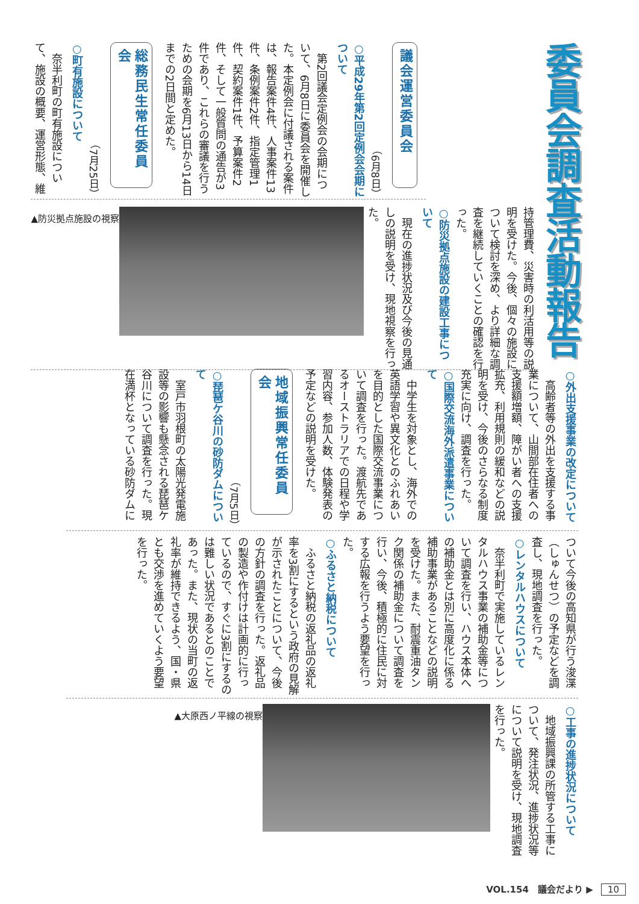委員会調査活動報告
議会運営委員会
（6月8日）
○平成29年第2回定例会会期について
第2回議会定例会の会期について、6月8日に委員会を開催した。本定例会に付議される案件は、報告案件4件、人事案件13件、条例案件2件、指定管理1件、契約案件1件、予算案件2件、そして一般質問の通告が3件であり、これらの審議を行うための会期を6月13日から14日までの2日間と定めた。
総務民生常任委員会
（7月25日）
○町有施設について
奈半利町の町有施設について、施設の概要、運営形態、維
持管理費、災害時の利活用等の説明を受けた。今後、個々の施設について検討を深め、より詳細な調査を継続していくことの確認を行った。
○防災拠点施設の建設工事について
現在の進捗状況及び今後の見通しの説明を受け、現地視察を行った。
▲防災拠点施設の視察
○外出支援事業の改定について
高齢者等の外出を支援する事業について、山間部在住者への支援額増額、障がい者への支援拡充、利用規則の緩和などの説明を受け、今後のさらなる制度充実に向け、調査を行った。
○国際交流海外派遣事業について
中学生を対象とし、海外での英語学習や異文化とのふれあいを目的とした国際交流事業について調査を行った。渡航先であるオーストラリアでの日程や学習内容、参加人数、体験発表の予定などの説明を受けた。
地域振興常任委員会
（7月5日）
○琵琶ケ谷川の砂防ダムについて
室戸市羽根町の太陽光発電施設等の影響も懸念される琵琶ケ谷川について調査を行った。現在満杯となっている砂防ダムに
ついて今後の高知県が行う浚渫（しゅんせつ）の予定などを調査し、現地調査を行った。
○レンタルハウスについて
奈半利町で実施しているレンタルハウス事業の補助金等について調査を行い、ハウス本体への補助金とは別に高度化に係る補助事業があることなどの説明を受けた。また、耐震重油タンク関係の補助金について調査を行い、今後、積極的に住民に対する広報を行うよう要望を行った。
○ふるさと納税について
ふるさと納税の返礼品の返礼率を3割にするという政府の見解が示されたことについて、今後の方針の調査を行った。返礼品の製造や作付けは計画的に行っているので、すぐに3割にするのは難しい状況であるとのことであった。また、現状の当町の返礼率が維持できるよう、国・県とも交渉を進めていくよう要望を行った。
○工事の進捗状況について
地域振興課の所管する工事について、発注状況、進捗状況等について説明を受け、現地調査を行った。
▲大原西ノ平線の視察
VOL.154　議会だより ▶ 10